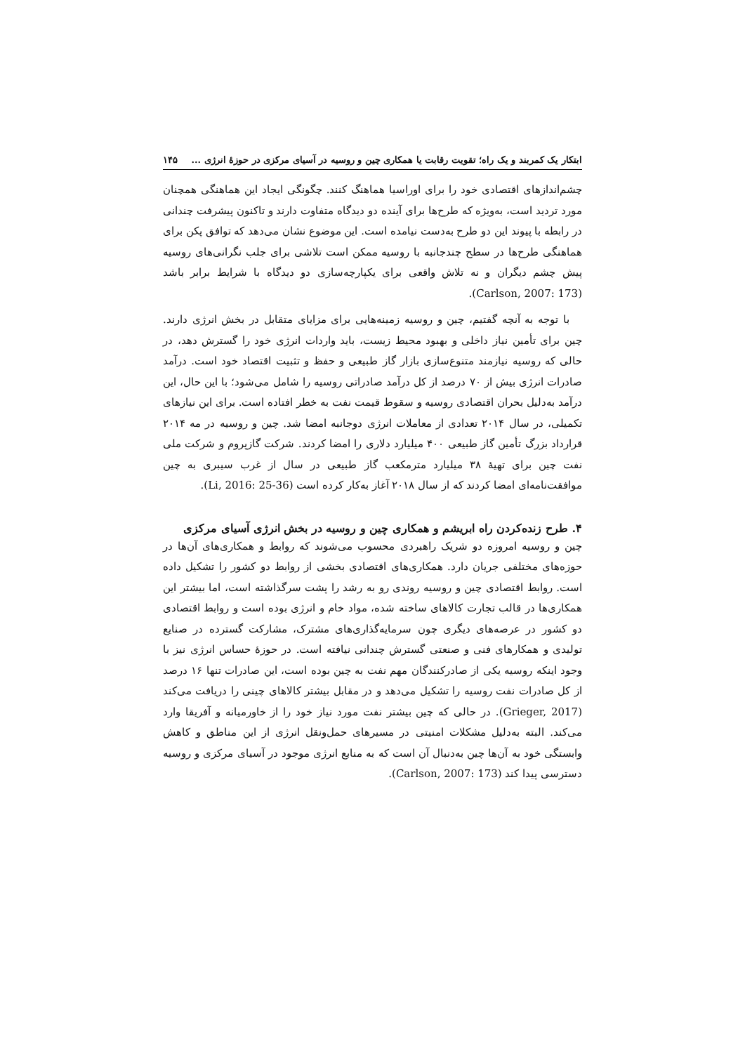ابتکار یک کمربند و یک راه؛ تقویت رقابت یا همکاری چین و روسیه در آسیای مرکزی در حوزهٔ انرژی ... ۱۴۵
چشم‌اندازهای اقتصادی خود را برای اوراسیا هماهنگ کنند. چگونگی ایجاد این هماهنگی همچنان مورد تردید است، به‌ویژه که طرح‌ها برای آینده دو دیدگاه متفاوت دارند و تاکنون پیشرفت چندانی در رابطه با پیوند این دو طرح به‌دست نیامده است. این موضوع نشان می‌دهد که توافق پکن برای هماهنگی طرح‌ها در سطح چندجانبه با روسیه ممکن است تلاشی برای جلب نگرانی‌های روسیه پیش چشم دیگران و نه تلاش واقعی برای یکپارچه‌سازی دو دیدگاه با شرایط برابر باشد (Carlson, 2007: 173).
با توجه به آنچه گفتیم، چین و روسیه زمینه‌هایی برای مزایای متقابل در بخش انرژی دارند. چین برای تأمین نیاز داخلی و بهبود محیط زیست، باید واردات انرژی خود را گسترش دهد، در حالی که روسیه نیازمند متنوع‌سازی بازار گاز طبیعی و حفظ و تثبیت اقتصاد خود است. درآمد صادرات انرژی بیش از ۷۰ درصد از کل درآمد صادراتی روسیه را شامل می‌شود؛ با این حال، این درآمد به‌دلیل بحران اقتصادی روسیه و سقوط قیمت نفت به خطر افتاده است. برای این نیازهای تکمیلی، در سال ۲۰۱۴ تعدادی از معاملات انرژی دوجانبه امضا شد. چین و روسیه در مه ۲۰۱۴ قرارداد بزرگ تأمین گاز طبیعی ۴۰۰ میلیارد دلاری را امضا کردند. شرکت گازپروم و شرکت ملی نفت چین برای تهیهٔ ۳۸ میلیارد مترمکعب گاز طبیعی در سال از غرب سیبری به چین موافقت‌نامه‌ای امضا کردند که از سال ۲۰۱۸ آغاز به‌کار کرده است (Li, 2016: 25-36).
۴. طرح زنده‌کردن راه ابریشم و همکاری چین و روسیه در بخش انرژی آسیای مرکزی
چین و روسیه امروزه دو شریک راهبردی محسوب می‌شوند که روابط و همکاری‌های آن‌ها در حوزه‌های مختلفی جریان دارد. همکاری‌های اقتصادی بخشی از روابط دو کشور را تشکیل داده است. روابط اقتصادی چین و روسیه روندی رو به رشد را پشت سرگذاشته است، اما بیشتر این همکاری‌ها در قالب تجارت کالاهای ساخته شده، مواد خام و انرژی بوده است و روابط اقتصادی دو کشور در عرصه‌های دیگری چون سرمایه‌گذاری‌های مشترک، مشارکت گسترده در صنایع تولیدی و همکارهای فنی و صنعتی گسترش چندانی نیافته است. در حوزهٔ حساس انرژی نیز با وجود اینکه روسیه یکی از صادرکنندگان مهم نفت به چین بوده است، این صادرات تنها ۱۶ درصد از کل صادرات نفت روسیه را تشکیل می‌دهد و در مقابل بیشتر کالاهای چینی را دریافت می‌کند (Grieger, 2017). در حالی که چین بیشتر نفت مورد نیاز خود را از خاورمیانه و آفریقا وارد می‌کند. البته به‌دلیل مشکلات امنیتی در مسیرهای حمل‌ونقل انرژی از این مناطق و کاهش وابستگی خود به آن‌ها چین به‌دنبال آن است که به منابع انرژی موجود در آسیای مرکزی و روسیه دسترسی پیدا کند (Carlson, 2007: 173).